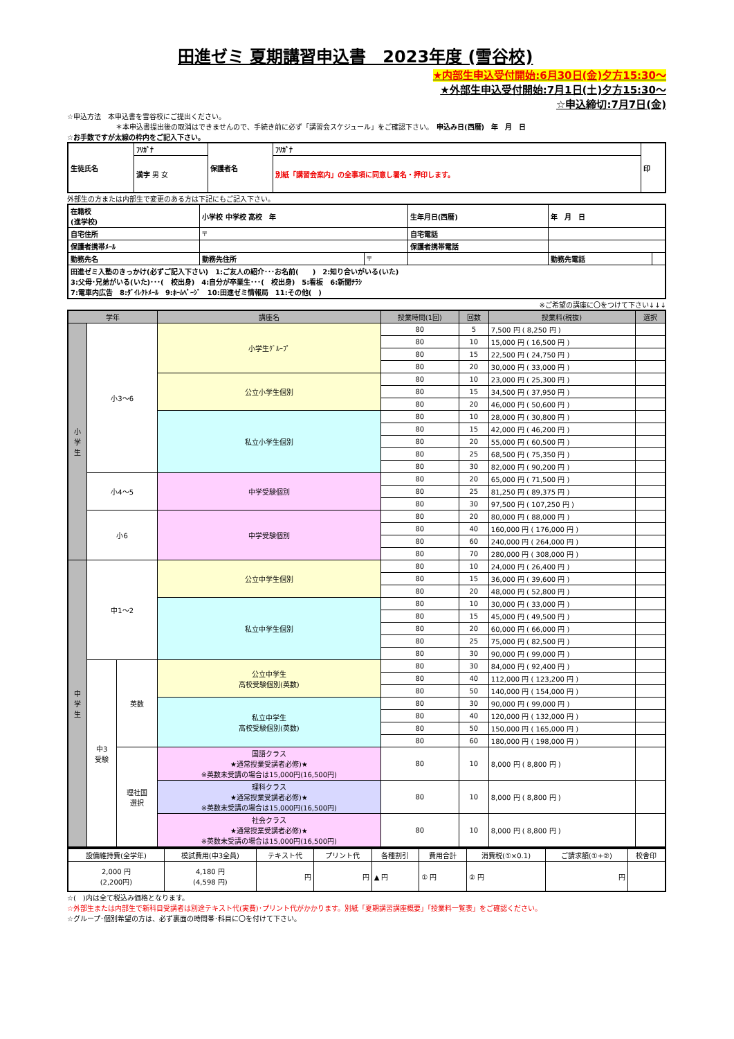田進ゼミ 夏期講習申込書　2023年度 (雪谷校)
★内部生申込受付開始:6月30日(金)夕方15:30〜
★外部生申込受付開始:7月1日(土)夕方15:30〜
☆申込締切:7月7日(金)
☆申込方法　本申込書を雪谷校にご提出ください。
＊本申込書提出後の取消はできませんので、手続き前に必ず「講習会スケジュール」をご確認下さい。　申込み日(西暦)　年　月　日
☆お手数ですが太線の枠内をご記入下さい。
| 生徒氏名 | ﾌﾘｶﾞﾅ | 保護者名 | ﾌﾘｶﾞﾅ | 印 |
| | 漢字 男 女 | | 別紙「講習会案内」の全事項に同意し署名・押印します。 | |
外部生の方または内部生で変更のある方は下記にもご記入下さい。
| 在籍校 (進学校) | 小学校 中学校 高校 年 | | 生年月日(西暦) | 年 月 日 | |
| 自宅住所 | 〒 | | 自宅電話 | | |
| 保護者携帯ﾒｰﾙ | | | 保護者携帯電話 | | |
| 勤務先名 | 勤務先住所 | 〒 | | 勤務先電話 | |
| 田進ゼミ入塾のきっかけ(必ずご記入下さい) 1:ご友人の紹介･･･お名前( ) 2:知り合いがいる(いた) 3:父母･兄弟がいる(いた)･･･( 校出身) 4:自分が卒業生･･･( 校出身) 5:看板 6:新聞ﾁﾗｼ 7:電車内広告 8:ﾀﾞｲﾚｸﾄﾒｰﾙ 9:ﾎｰﾑﾍﾟｰｼﾞ 10:田進ゼミ情報局 11:その他( ) | | | | | |
※ご希望の講座に〇をつけて下さい↓↓↓
| 学年 | | | 講座名 | 授業時間(1回) | 回数 | 授業料(税抜) | 選択 |
| --- | --- | --- | --- | --- | --- | --- | --- |
| 小 学 生 | 小3〜6 | | 小学生ｸﾞﾙｰﾌﾟ | 80 | 5 | 7,500 円 ( 8,250 円 ) | |
| | | | | 80 | 10 | 15,000 円 ( 16,500 円 ) | |
| | | | | 80 | 15 | 22,500 円 ( 24,750 円 ) | |
| | | | | 80 | 20 | 30,000 円 ( 33,000 円 ) | |
| | | | 公立小学生個別 | 80 | 10 | 23,000 円 ( 25,300 円 ) | |
| | | | | 80 | 15 | 34,500 円 ( 37,950 円 ) | |
| | | | | 80 | 20 | 46,000 円 ( 50,600 円 ) | |
| | | | 私立小学生個別 | 80 | 10 | 28,000 円 ( 30,800 円 ) | |
| | | | | 80 | 15 | 42,000 円 ( 46,200 円 ) | |
| | | | | 80 | 20 | 55,000 円 ( 60,500 円 ) | |
| | | | | 80 | 25 | 68,500 円 ( 75,350 円 ) | |
| | | | | 80 | 30 | 82,000 円 ( 90,200 円 ) | |
| | 小4〜5 | | 中学受験個別 | 80 | 20 | 65,000 円 ( 71,500 円 ) | |
| | | | | 80 | 25 | 81,250 円 ( 89,375 円 ) | |
| | | | | 80 | 30 | 97,500 円 ( 107,250 円 ) | |
| | 小6 | | 中学受験個別 | 80 | 20 | 80,000 円 ( 88,000 円 ) | |
| | | | | 80 | 40 | 160,000 円 ( 176,000 円 ) | |
| | | | | 80 | 60 | 240,000 円 ( 264,000 円 ) | |
| | | | | 80 | 70 | 280,000 円 ( 308,000 円 ) | |
| 中 学 生 | 中1〜2 | | 公立中学生個別 | 80 | 10 | 24,000 円 ( 26,400 円 ) | |
| | | | | 80 | 15 | 36,000 円 ( 39,600 円 ) | |
| | | | | 80 | 20 | 48,000 円 ( 52,800 円 ) | |
| | | | 私立中学生個別 | 80 | 10 | 30,000 円 ( 33,000 円 ) | |
| | | | | 80 | 15 | 45,000 円 ( 49,500 円 ) | |
| | | | | 80 | 20 | 60,000 円 ( 66,000 円 ) | |
| | | | | 80 | 25 | 75,000 円 ( 82,500 円 ) | |
| | | | | 80 | 30 | 90,000 円 ( 99,000 円 ) | |
| | 中3 受験 | 英数 | 公立中学生 高校受験個別(英数) | 80 | 30 | 84,000 円 ( 92,400 円 ) | |
| | | | | 80 | 40 | 112,000 円 ( 123,200 円 ) | |
| | | | | 80 | 50 | 140,000 円 ( 154,000 円 ) | |
| | | | 私立中学生 高校受験個別(英数) | 80 | 30 | 90,000 円 ( 99,000 円 ) | |
| | | | | 80 | 40 | 120,000 円 ( 132,000 円 ) | |
| | | | | 80 | 50 | 150,000 円 ( 165,000 円 ) | |
| | | | | 80 | 60 | 180,000 円 ( 198,000 円 ) | |
| | | 理社国 選択 | 国語クラス ★通常授業受講者必修)★ ※英数未受講の場合は15,000円(16,500円) | 80 | 10 | 8,000 円 ( 8,800 円 ) | |
| | | | 理科クラス ★通常授業受講者必修)★ ※英数未受講の場合は15,000円(16,500円) | 80 | 10 | 8,000 円 ( 8,800 円 ) | |
| | | | 社会クラス ★通常授業受講者必修)★ ※英数未受講の場合は15,000円(16,500円) | 80 | 10 | 8,000 円 ( 8,800 円 ) | |
| 設備維持費(全学年) | 模試費用(中3全員) | テキスト代 | プリント代 | 各種割引 | 費用合計 | 消費税(①×0.1) | ご請求額(①+②) | 校舎印 |
| 2,000 円 (2,200円) | 4,180 円 (4,598 円) | 円 | 円 | ▲ 円 | ① 円 | ② 円 | 円 | |
☆(　)内は全て税込み価格となります。
☆外部生または内部生で新科目受講者は別途テキスト代(実費)･プリント代がかかります。別紙「夏期講習講座概要」「授業料一覧表」をご確認ください。
☆グループ･個別希望の方は、必ず裏面の時間帯･科目に〇を付けて下さい。